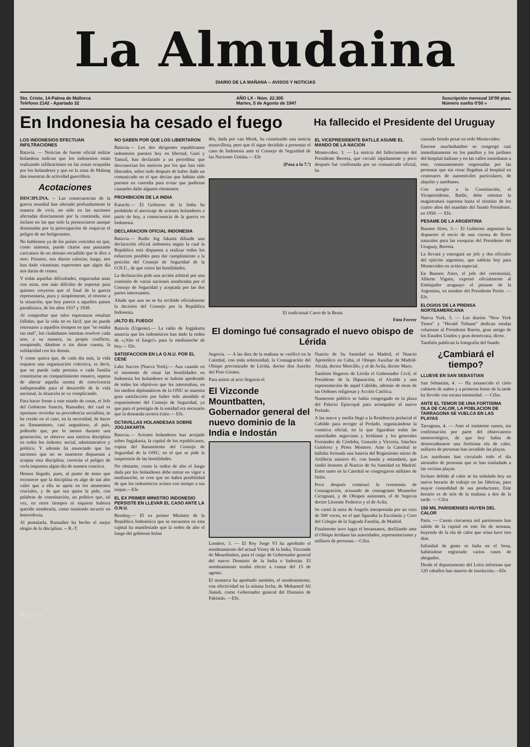La Almudaina
DIARIO DE LA MAÑANA -- AVISOS Y NOTICIAS
Sto. Cristo, 14-Palma de Mallorca
Teléfono 2142 - Apartado 32
AÑO LX - Núm. 22.305
Martes, 5 de Agosto de 1947
Suscripción mensual 10'00 ptas.
Número suelto 0'50 »
En Indonesia ha cesado el fuego
Ha fallecido el Presidente del Uruguay
LOS INDONESIOS EFECTUAN INFILTRACIONES
Batavia. — Noticias de fuente oficial militar holandesa indican que los indonesios están realizando infiltraciones en las zonas ocupadas por los holandeses y que en la zona de Malang dan muestras de actividad guerrillera.
Acotaciones
DISCIPLINA. -- Las consecuencias de la guerra mundial han alterado profundamente la manera de vivir, no sólo en las naciones afectadas directamente por la contienda, sino incluso en las que solo la presenciaron aunque dominadas por la preocupación de esquivar el peligro de ser beligerantes.
No hablemos ya de los países vencidos en que, como síntoma, puede citarse una punzante caricatura de un alemán escuálido que le dice a otro: Primero, nos dieron calorías; luego, nos han dado vitaminas; esperemos que algún día nos darán de comer.
Y todas aquellas dificultades, engarzadas unas con otras, son más difíciles de soportar para quienes creyeron que el final de la guerra representaría, pura y simplemente, el retorno a la situación, que hoy parece a aquellos países paradisíaca, de los años 1937 y 1938.
Al comprobar que tales esperanzas resultan fallidas; que la vida no es fácil; que no puede retornarse a aquellos tiempos en que "se estaba tan mal", los ciudadanos intentan resolver cada uno, a su manera, su propio conflicto, rompiendo, dándose o sin darse cuenta, la solidaridad con los demás.
Y como quiera que, de cada día más, la vida requiere una organización colectiva, es decir, que no puede cada persona o cada familia constituirse en compartimiento estanco, sopena de alterar aquella norma de convivencia indispensable para el desarrollo de la vida nacional, la situación se va complicando.
Para hacer frente a este estado de cosas, el Jefe del Gobierno francés, Ramadier, del cual es oportuno recordar su procedencia socialista, se ha creído en el caso, en la necesidad, de hacer un llamamiento, casi angustioso, al país, pidiendo que, por lo menos durante una generación, se observe una estricta disciplina en todos los órdenes: social, administrativo y político. Y además ha anunciado que las naciones que no se muestren dispuestas a aceptar esta disciplina, correrán el peligro de verla impuesta algún día de manera coactiva.
Hemos llegado, pues, al punto de tener que reconocer que la disciplina es algo de tan alto valor que a ella se apela en los momentos cruciales, y de que sea quien la pide, con palabras de conminación, un político que, tal vez, en otros tiempos ni siquiera hubiera querido nombrarla, como temiendo incurrir en heterodoxia.
Al postularla, Ramadier ha hecho el mejor elogio de la disciplina. -- R.-T.
NO SABEN POR QUE LOS LIBERTARON
Batavia.— Los dos dirigentes republicanos indonesios puestos hoy en libertad, Gani y Tamzil, han declarado a un periodista que desconocían los motivos por los que han sido liberados, sobre todo después de haber dado un comunicado en el que decían que habían sido puestos en custodia para evitar que pudieran causarles daño algunos elementos.
PROHIBICION DE LA INDIA
Karachi.— El Gobierno de la India ha prohibido el aterrizaje de aviones holandeses a partir de hoy, a consecuencia de la guerra en Indonesia.
DECLARACION OFICIAL INDONESIA
Batavia.— Radio Jog Jakarta difunde una declaración oficial indonesia según la cual la República está dispuesta a realizar todos los esfuerzos posibles para dar cumplimiento a la petición del Consejo de Seguridad de la O.N.U., de que cesen las hostilidades.
La declaración pide una acción arbitral por una comisión de varias naciones nombradas por el Consejo de Seguridad y aceptada por las dos partes interesantes.
Añade que aun no se ha recibido oficialmente la decisión del Consejo por la República Indonesia.
¡ALTO EL FUEGO!
Batavia (Urgente).— La radio de Jogjakarta anuncia que los indonésicos han dado la orden de «¡Alto el fuego!» para la medianoche de hoy.— Efe.
SATISFACCION EN LA O.N.U. POR EL CESE
Lake Succes (Nueva York).— Aun cuando en el momento de cesar las hostilidades en Indonesia los holandeses se habrán apoderado de todos los objetivos que les interesaban, en los medios diplomáticos de la ONU se muestra gran satisfacción por haber sido atendido el requerimiento del Consejo de Seguridad, ya que para el prestigio de la entidad era necesario que la demanda tuviera éxito.— Efe.
OCTAVILLAS HOLANDESAS SOBRE JOGJAKARTA
Batavia.— Aviones holandeses han arrojado sobre Jogjakarta, la capital de los republicanos, copias del llamamiento del Consejo de Seguridad de la ONU, en el que se pide la suspensión de las hostilidades.
No obstante, como la orden de alto el fuego dada por los holandeses debe entrar en vigor a medianoche, se cree que no habrá posibilidad de que los indonésicos avisen con tiempo a sus tropas.—Efe
EL EX PRIMER MINISTRO INDONESIO PERSISTE EN LLEVAR EL CASO ANTE LA O.N.U.
Bombay.— El ex primer Ministro de la República Indonésica que se encuentra en esta capital ha manifestado que la orden de alto el fuego del gobierno holan
dés, dada por van Mook, ha constituido una noticia maravillosa, pero que él sigue decidido a presentar el caso de Indonesia ante el Consejo de Seguridad de las Naciones Unidas.— Efe
(Pasa a la 7.ª)
EL VICEPRESIDENTE BATLLE ASUME EL MANDO DE LA NACION
Montevideo, 3. — La noticia del fallecimiento del Presidente Berreta, que circuló rápidamente y poco después fué confirmada por un comunicado oficial, ha
El tradicional Carro de la Beata
Foto Ferrer
El domingo fué consagrado el nuevo obispo de Lérida
Segovia. — A las diez de la mañana se verificó en la Catedral, con toda solemnidad, la Consagración del Obispo preconizado de Lérida, doctor don Aurelio del Pino Gómez.
Para asistir al acto llegaron el
El Vizconde Mountbatten, Gobernador general del nuevo dominio de la India e Indostán
Londres, 3. — El Rey Jorge VI ha aprobado el nombramiento del actual Virrey de la India, Vizconde de Mountbatten, para el cargo de Gobernador general del nuevo Dominio de la India e Indostán. El nombramiento tendrá efecto a contar del 15 de agosto.
El monarca ha aprobado también, el nombramiento, con efectividad en la misma fecha, de Mohamed Alí Jinnah, como Gobernador general del Dominio de Pakistán. —Efe.
Nuncio de Su Santidad en Madrid, el Nuncio Apostólico en Cuba, el Obispo Auxiliar de Madrid-Alcalá, doctor Morcillo, y el de Avila, doctor Muro.
También llegaron de Lérida el Gobernador Civil, el Presidente de la Diputación, el Alcalde y una representación de aquel Cabildo, además de otras de las Ordenes religiosas y Acción Católica.
Numeroso público se había congregado en la plaza del Palacio Episcopal para acompañar al nuevo Prelado.
A las nueve y media llegó a la Residencia prelacial el Cabildo para recoger al Prelado, organizándose la comitiva oficial, en la que figuraban todas las autoridades segoviana y leridanas y los generales Fernández de Córdoba, Gonzalo y Victoria, Sánchez Gutiérrez y Pérez Montero. Ante la Catedral se hallaba formada una batería del Regimiento mixto de Artillería número 41, con banda y estandarte, que rindió honores al Nuncio de Su Santidad en Madrid. Entre tanto en la Catedral se congregaron millares de fieles.
Poco después comenzó la ceremonia de Consagración, actuando de consagrante Monseñor Cicognani, y de Obispos asistentes, el de Segovia doctor Llorente Federico y el de Avila.
Se cantó la misa de Angelis interpretada por un coro de 500 voces, en el que figuraba la Escolanía y Coro del Colegio de la Sagrada Familia, de Madrid.
Finalmente tuvo lugar el besamanos, desfilando ante el Obispo leridano las autoridades, representaciones y millares de personas.—Cifra.
causado hondo pesar en todo Montevideo.
Enorme muchedumbre se congregó casi inmediatamente en los pasillos y los jardines del hospital italiano y en las calles inmediatas a éste, constantemente engrosadas por las personas que sin cesar llegaban al hospital en centenares de automóviles particulares, de alquiler y autobuses.
Con arreglo a la Constitución, el Vicepresidente, Batlle, debe ostentar la magistratura suprema hasta el término de los cuatro años del mandato del finado Presidente, en 1950. — Efe.
PESAME DE LA ARGENTINA
Buenos Aires, 3.— El Gobierno argentino ha dispuesto el envío de una corona de flores naturales para las exequias del Presidente del Uruguay, Berreta.
La llevará y entregará un jefe y dos oficiales del ejército argentino, que saldrán hoy para Montevideo en avión especial.
En Buenos Aires, el jefe del ceremonial, Alberto Vignes, expresó oficialmente al Embajador uruguayo el pésame de la Argentina, en nombre del Presidente Perón. — Efe.
ELOGIOS DE LA PRENSA NORTEAMERICANA
Nueva York, 3. — Los diarios "New York Times" y "Herald Tribune" dedican sendas columnas al Presidente Bareta, gran amigo de los Estados Unidos y gran demócrata, dicen.
También publican la fotografía del finado.
¿Cambiará el tiempo?
LLUEVE EN SAN SEBASTIAN
San Sebastián, 4. — Ha amanecido el cielo cubierto de nubes y a primeras horas de la tarde ha llovido con escasa intensidad. — Cifra.
ANTE EL TEMOR DE UNA FORTISIMA OLA DE CALOR, LA POBLACION DE TARRAGONA SE VUELCA EN LAS PLAYAS
Tarragona, 4. — Ante el insistente rumor, sin confirmación por parte del observatorio meteorológico, de que hoy había de desencadenarse una fortísima ola de calor, millares de personas han invadido las playas.
Los autobuses han circulado todo el día atestados de personas que se han trasladado a las vecinas playas.
Incluso debido al calor se ha señalado hoy un nuevo horario de trabajo en las fábricas, para mayor comodidad de sus productores. Este horario es de seis de la mañana a dos de la tarde. — Cifra
150 MIL PARISIENSES HUYEN DEL CALOR
París. — Ciento cincuenta mil parisienses han salido de la capital en este fin de semana, huyendo de la ola de calor que reina hace tres días.
Infinidad de gente se baña en el Sena, habiéndose registrado varios casos de ahogados.
Desde el departamento del Loira informan que 120 caballos han muerto de insolación.—Efe.
M.C.D. 20